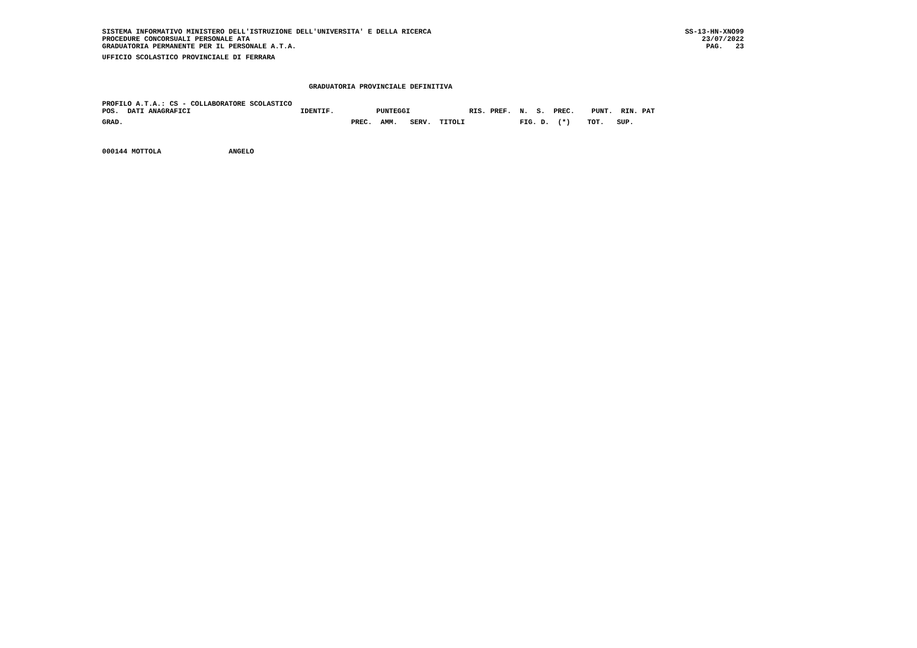SISTEMA INFORMATIVO MINISTERO DELL'ISTRUZIONE DELL'UNIVERSITA' E DELLA RICERCA
PROCEDURE CONCORSUALI PERSONALE ATA
GRADUATORIA PERMANENTE PER IL PERSONALE A.T.A.
SS-13-HN-XNO99
23/07/2022
PAG.   23
UFFICIO SCOLASTICO PROVINCIALE DI FERRARA

                                                 GRADUATORIA PROVINCIALE DEFINITIVA
PROFILO A.T.A.: CS - COLLABORATORE SCOLASTICO
POS.  DATI ANAGRAFICI                          IDENTIF.          PUNTEGGI              RIS. PREF.  N.  S.  PREC.    PUNT.  RIN. PAT
GRAD.                                                      PREC.  AMM.   SERV.  TITOLI             FIG. D.  (*)    TOT.   SUP.

000144 MOTTOLA                ANGELO